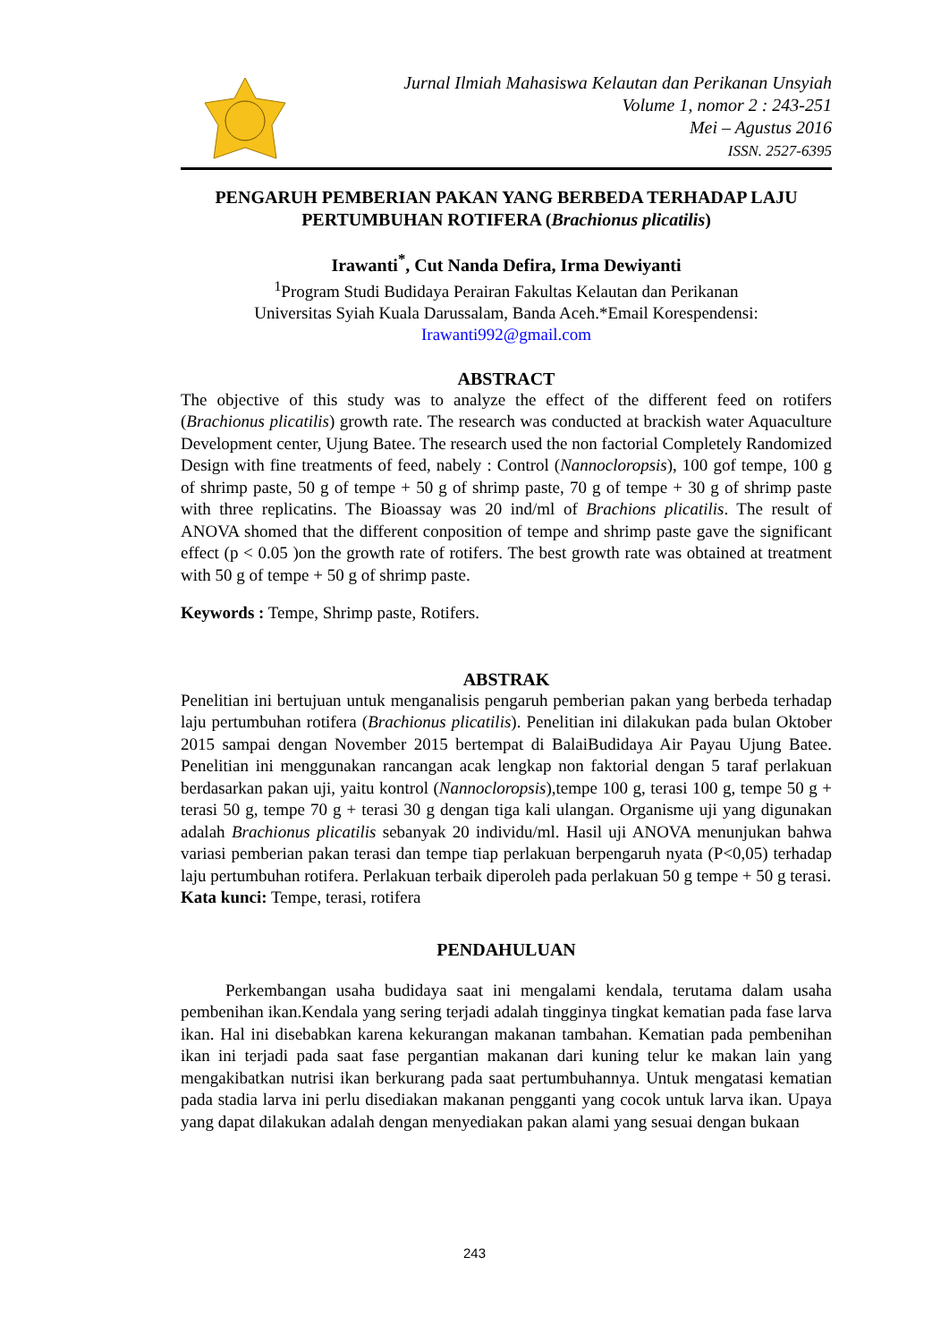Jurnal Ilmiah Mahasiswa Kelautan dan Perikanan Unsyiah
Volume 1, nomor 2 : 243-251
Mei – Agustus 2016
ISSN. 2527-6395
PENGARUH PEMBERIAN PAKAN YANG BERBEDA TERHADAP LAJU PERTUMBUHAN ROTIFERA (Brachionus plicatilis)
Irawanti<sup>*</sup>, Cut Nanda Defira, Irma Dewiyanti
<sup>1</sup> Program Studi Budidaya Perairan Fakultas Kelautan dan Perikanan
Universitas Syiah Kuala Darussalam, Banda Aceh.*Email Korespendensi:
Irawanti992@gmail.com
ABSTRACT
The objective of this study was to analyze the effect of the different feed on rotifers (Brachionus plicatilis) growth rate. The research was conducted at brackish water Aquaculture Development center, Ujung Batee. The research used the non factorial Completely Randomized Design with fine treatments of feed, nabely : Control (Nannocloropsis), 100 gof tempe, 100 g of shrimp paste, 50 g of tempe + 50 g of shrimp paste, 70 g of tempe + 30 g of shrimp paste with three replicatins. The Bioassay was 20 ind/ml of Brachions plicatilis. The result of ANOVA shomed that the different conposition of tempe and shrimp paste gave the significant effect (p < 0.05 )on the growth rate of rotifers. The best growth rate was obtained at treatment with 50 g of tempe + 50 g of shrimp paste.
Keywords : Tempe, Shrimp paste, Rotifers.
ABSTRAK
Penelitian ini bertujuan untuk menganalisis pengaruh pemberian pakan yang berbeda terhadap laju pertumbuhan rotifera (Brachionus plicatilis). Penelitian ini dilakukan pada bulan Oktober 2015 sampai dengan November 2015 bertempat di BalaiBudidaya Air Payau Ujung Batee. Penelitian ini menggunakan rancangan acak lengkap non faktorial dengan 5 taraf perlakuan berdasarkan pakan uji, yaitu kontrol (Nannocloropsis),tempe 100 g, terasi 100 g, tempe 50 g + terasi 50 g, tempe 70 g + terasi 30 g dengan tiga kali ulangan. Organisme uji yang digunakan adalah Brachionus plicatilis sebanyak 20 individu/ml. Hasil uji ANOVA menunjukan bahwa variasi pemberian pakan terasi dan tempe tiap perlakuan berpengaruh nyata (P<0,05) terhadap laju pertumbuhan rotifera. Perlakuan terbaik diperoleh pada perlakuan 50 g tempe + 50 g terasi.
Kata kunci: Tempe, terasi, rotifera
PENDAHULUAN
Perkembangan usaha budidaya saat ini mengalami kendala, terutama dalam usaha pembenihan ikan.Kendala yang sering terjadi adalah tingginya tingkat kematian pada fase larva ikan. Hal ini disebabkan karena kekurangan makanan tambahan. Kematian pada pembenihan ikan ini terjadi pada saat fase pergantian makanan dari kuning telur ke makan lain yang mengakibatkan nutrisi ikan berkurang pada saat pertumbuhannya. Untuk mengatasi kematian pada stadia larva ini perlu disediakan makanan pengganti yang cocok untuk larva ikan. Upaya yang dapat dilakukan adalah dengan menyediakan pakan alami yang sesuai dengan bukaan
243